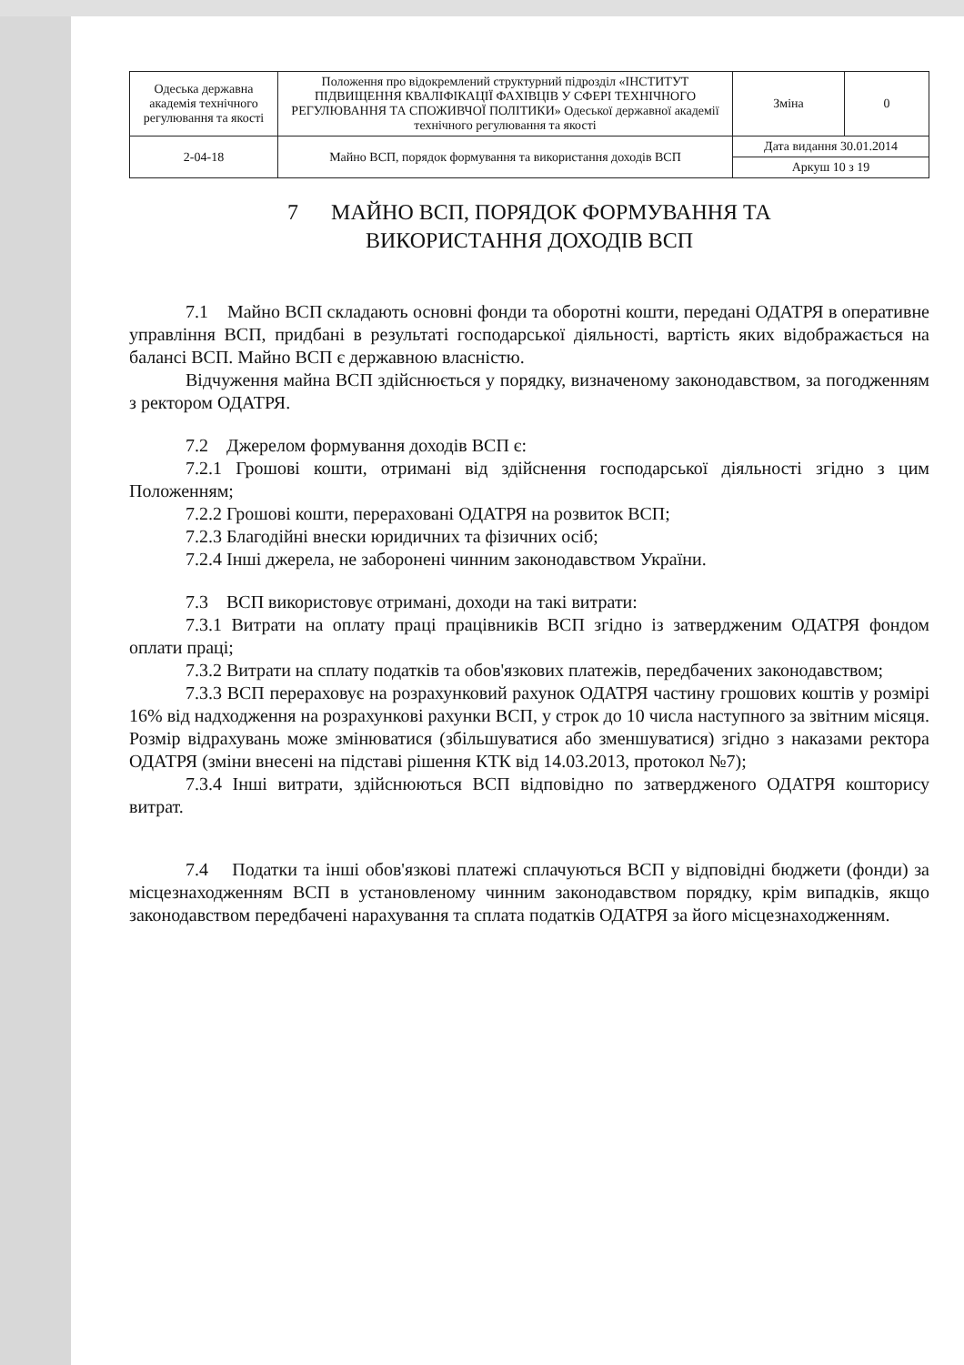| Одеська державна академія технічного регулювання та якості | Положення про відокремлений структурний підрозділ «ІНСТИТУТ ПІДВИЩЕННЯ КВАЛІФІКАЦІЇ ФАХІВЦІВ У СФЕРІ ТЕХНІЧНОГО РЕГУЛЮВАННЯ ТА СПОЖИВЧОЇ ПОЛІТИКИ» Одеської державної академії технічного регулювання та якості | Зміна | 0 |
| 2-04-18 | Майно ВСП, порядок формування та використання доходів ВСП | Дата видання 30.01.2014 | |
| | | Аркуш 10 з 19 | |
7 МАЙНО ВСП, ПОРЯДОК ФОРМУВАННЯ ТА
ВИКОРИСТАННЯ ДОХОДІВ ВСП
7.1 Майно ВСП складають основні фонди та оборотні кошти, передані ОДАТРЯ в оперативне управління ВСП, придбані в результаті господарської діяльності, вартість яких відображається на балансі ВСП. Майно ВСП є державною власністю.
Відчуження майна ВСП здійснюється у порядку, визначеному законодавством, за погодженням з ректором ОДАТРЯ.
7.2 Джерелом формування доходів ВСП є:
7.2.1 Грошові кошти, отримані від здійснення господарської діяльності згідно з цим Положенням;
7.2.2 Грошові кошти, перераховані ОДАТРЯ на розвиток ВСП;
7.2.3 Благодійні внески юридичних та фізичних осіб;
7.2.4 Інші джерела, не заборонені чинним законодавством України.
7.3 ВСП використовує отримані, доходи на такі витрати:
7.3.1 Витрати на оплату праці працівників ВСП згідно із затвердженим ОДАТРЯ фондом оплати праці;
7.3.2 Витрати на сплату податків та обов'язкових платежів, передбачених законодавством;
7.3.3 ВСП перераховує на розрахунковий рахунок ОДАТРЯ частину грошових коштів у розмірі 16% від надходження на розрахункові рахунки ВСП, у строк до 10 числа наступного за звітним місяця. Розмір відрахувань може змінюватися (збільшуватися або зменшуватися) згідно з наказами ректора ОДАТРЯ (зміни внесені на підставі рішення КТК від 14.03.2013, протокол №7);
7.3.4 Інші витрати, здійснюються ВСП відповідно по затвердженого ОДАТРЯ кошторису витрат.
7.4 Податки та інші обов'язкові платежі сплачуються ВСП у відповідні бюджети (фонди) за місцезнаходженням ВСП в установленому чинним законодавством порядку, крім випадків, якщо законодавством передбачені нарахування та сплата податків ОДАТРЯ за його місцезнаходженням.